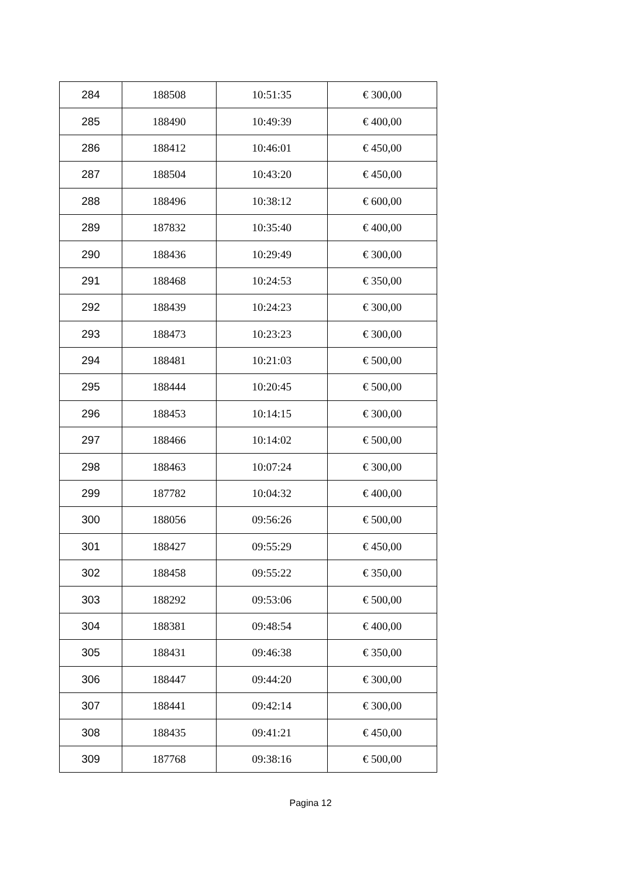| 284 | 188508 | 10:51:35 | € 300,00 |
| 285 | 188490 | 10:49:39 | € 400,00 |
| 286 | 188412 | 10:46:01 | € 450,00 |
| 287 | 188504 | 10:43:20 | € 450,00 |
| 288 | 188496 | 10:38:12 | € 600,00 |
| 289 | 187832 | 10:35:40 | € 400,00 |
| 290 | 188436 | 10:29:49 | € 300,00 |
| 291 | 188468 | 10:24:53 | € 350,00 |
| 292 | 188439 | 10:24:23 | € 300,00 |
| 293 | 188473 | 10:23:23 | € 300,00 |
| 294 | 188481 | 10:21:03 | € 500,00 |
| 295 | 188444 | 10:20:45 | € 500,00 |
| 296 | 188453 | 10:14:15 | € 300,00 |
| 297 | 188466 | 10:14:02 | € 500,00 |
| 298 | 188463 | 10:07:24 | € 300,00 |
| 299 | 187782 | 10:04:32 | € 400,00 |
| 300 | 188056 | 09:56:26 | € 500,00 |
| 301 | 188427 | 09:55:29 | € 450,00 |
| 302 | 188458 | 09:55:22 | € 350,00 |
| 303 | 188292 | 09:53:06 | € 500,00 |
| 304 | 188381 | 09:48:54 | € 400,00 |
| 305 | 188431 | 09:46:38 | € 350,00 |
| 306 | 188447 | 09:44:20 | € 300,00 |
| 307 | 188441 | 09:42:14 | € 300,00 |
| 308 | 188435 | 09:41:21 | € 450,00 |
| 309 | 187768 | 09:38:16 | € 500,00 |
Pagina 12